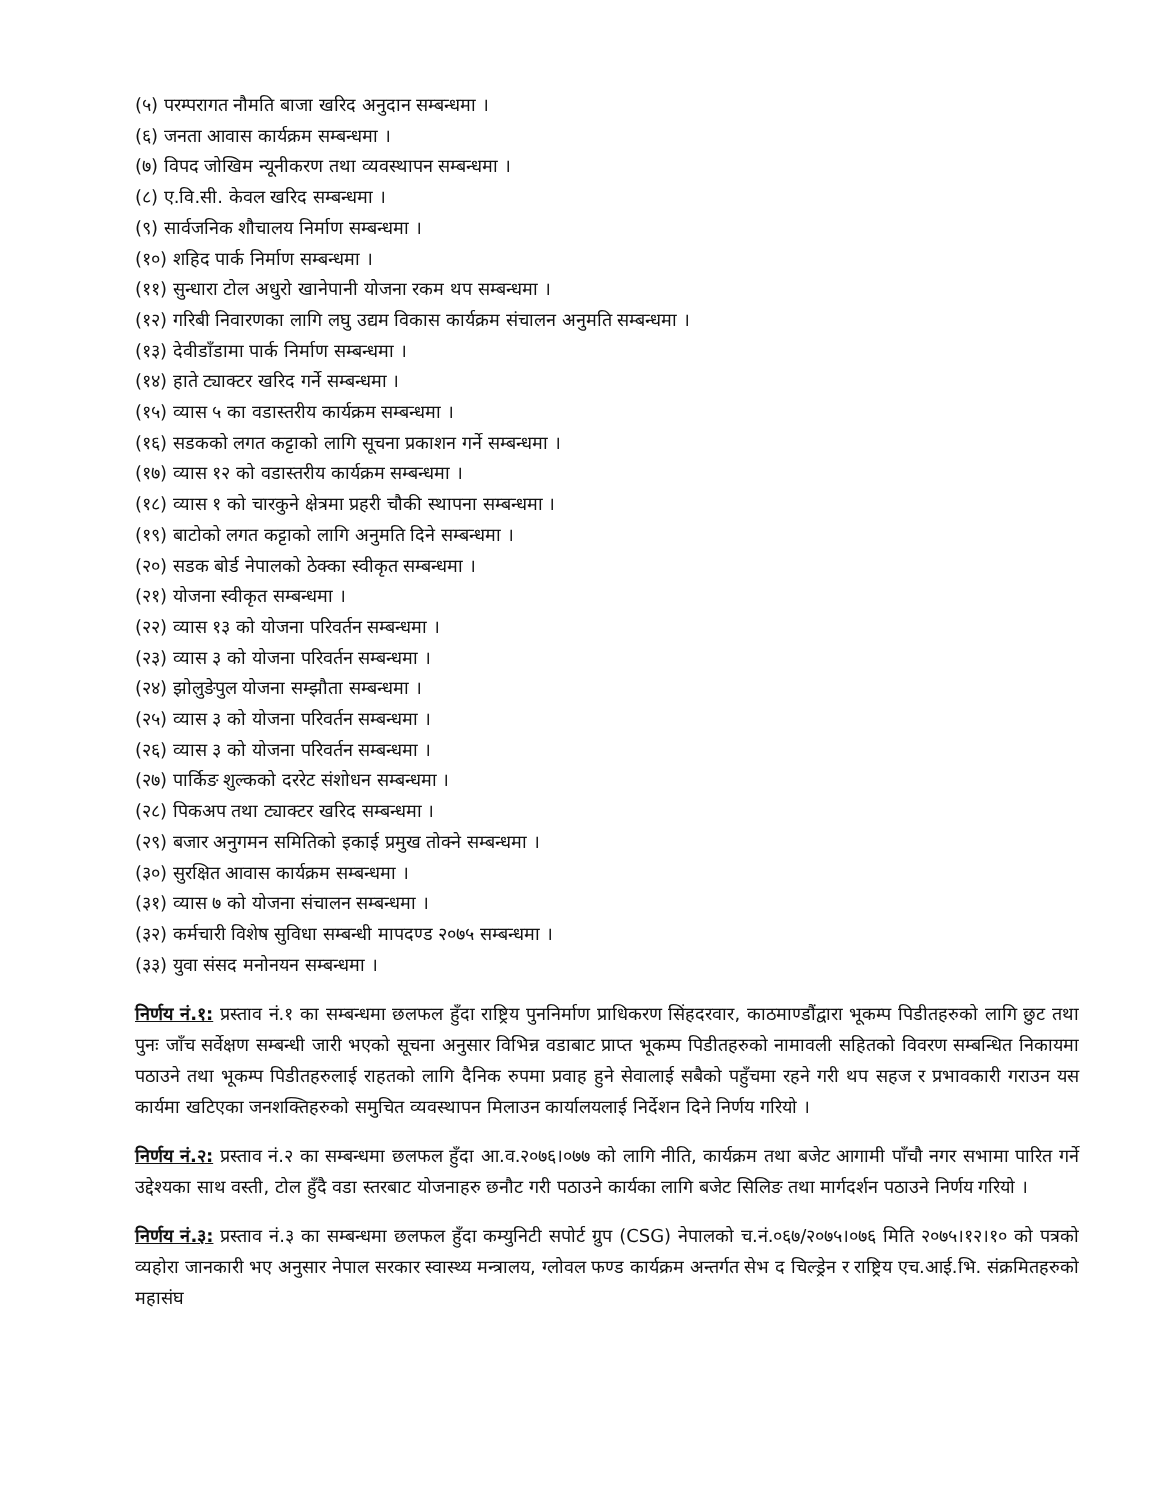(५) परम्परागत नौमति बाजा खरिद अनुदान सम्बन्धमा ।
(६) जनता आवास कार्यक्रम सम्बन्धमा ।
(७) विपद जोखिम न्यूनीकरण तथा व्यवस्थापन सम्बन्धमा ।
(८) ए.वि.सी. केवल खरिद सम्बन्धमा ।
(९) सार्वजनिक शौचालय निर्माण सम्बन्धमा ।
(१०) शहिद पार्क निर्माण सम्बन्धमा ।
(११) सुन्धारा टोल अधुरो खानेपानी योजना रकम थप सम्बन्धमा ।
(१२) गरिबी निवारणका लागि लघु उद्यम विकास कार्यक्रम संचालन अनुमति सम्बन्धमा ।
(१३) देवीडाँडामा पार्क निर्माण सम्बन्धमा ।
(१४) हाते ट्याक्टर खरिद गर्ने सम्बन्धमा ।
(१५) व्यास ५ का वडास्तरीय कार्यक्रम सम्बन्धमा ।
(१६) सडकको लगत कट्टाको लागि सूचना प्रकाशन गर्ने सम्बन्धमा ।
(१७) व्यास १२ को वडास्तरीय कार्यक्रम सम्बन्धमा ।
(१८) व्यास १ को चारकुने क्षेत्रमा प्रहरी चौकी स्थापना सम्बन्धमा ।
(१९) बाटोको लगत कट्टाको लागि अनुमति दिने सम्बन्धमा ।
(२०) सडक बोर्ड नेपालको ठेक्का स्वीकृत सम्बन्धमा ।
(२१) योजना स्वीकृत सम्बन्धमा ।
(२२) व्यास १३ को योजना परिवर्तन सम्बन्धमा ।
(२३) व्यास ३ को योजना परिवर्तन सम्बन्धमा ।
(२४) झोलुङेपुल योजना सम्झौता सम्बन्धमा ।
(२५) व्यास ३ को योजना परिवर्तन सम्बन्धमा ।
(२६) व्यास ३ को योजना परिवर्तन सम्बन्धमा ।
(२७) पार्किङ शुल्कको दररेट संशोधन सम्बन्धमा ।
(२८) पिकअप तथा ट्याक्टर खरिद सम्बन्धमा ।
(२९) बजार अनुगमन समितिको इकाई प्रमुख तोक्ने सम्बन्धमा ।
(३०) सुरक्षित आवास कार्यक्रम सम्बन्धमा ।
(३१) व्यास ७ को योजना संचालन सम्बन्धमा ।
(३२) कर्मचारी विशेष सुविधा सम्बन्धी मापदण्ड २०७५ सम्बन्धमा ।
(३३) युवा संसद मनोनयन सम्बन्धमा ।
निर्णय नं.१: प्रस्ताव नं.१ का सम्बन्धमा छलफल हुँदा राष्ट्रिय पुननिर्माण प्राधिकरण सिंहदरवार, काठमाण्डौंद्वारा भूकम्प पिडीतहरुको लागि छुट तथा पुनः जाँच सर्वेक्षण सम्बन्धी जारी भएको सूचना अनुसार विभिन्न वडाबाट प्राप्त भूकम्प पिडीतहरुको नामावली सहितको विवरण सम्बन्धित निकायमा पठाउने तथा भूकम्प पिडीतहरुलाई राहतको लागि दैनिक रुपमा प्रवाह हुने सेवालाई सबैको पहुँचमा रहने गरी थप सहज र प्रभावकारी गराउन यस कार्यमा खटिएका जनशक्तिहरुको समुचित व्यवस्थापन मिलाउन कार्यालयलाई निर्देशन दिने निर्णय गरियो ।
निर्णय नं.२: प्रस्ताव नं.२ का सम्बन्धमा छलफल हुँदा आ.व.२०७६।०७७ को लागि नीति, कार्यक्रम तथा बजेट आगामी पाँचौ नगर सभामा पारित गर्ने उद्देश्यका साथ वस्ती, टोल हुँदै वडा स्तरबाट योजनाहरु छनौट गरी पठाउने कार्यका लागि बजेट सिलिङ तथा मार्गदर्शन पठाउने निर्णय गरियो ।
निर्णय नं.३: प्रस्ताव नं.३ का सम्बन्धमा छलफल हुँदा कम्युनिटी सपोर्ट ग्रुप (CSG) नेपालको च.नं.०६७/२०७५।०७६ मिति २०७५।१२।१० को पत्रको व्यहोरा जानकारी भए अनुसार नेपाल सरकार स्वास्थ्य मन्त्रालय, ग्लोवल फण्ड कार्यक्रम अन्तर्गत सेभ द चिल्ड्रेन र राष्ट्रिय एच.आई.भि. संक्रमितहरुको महासंघ